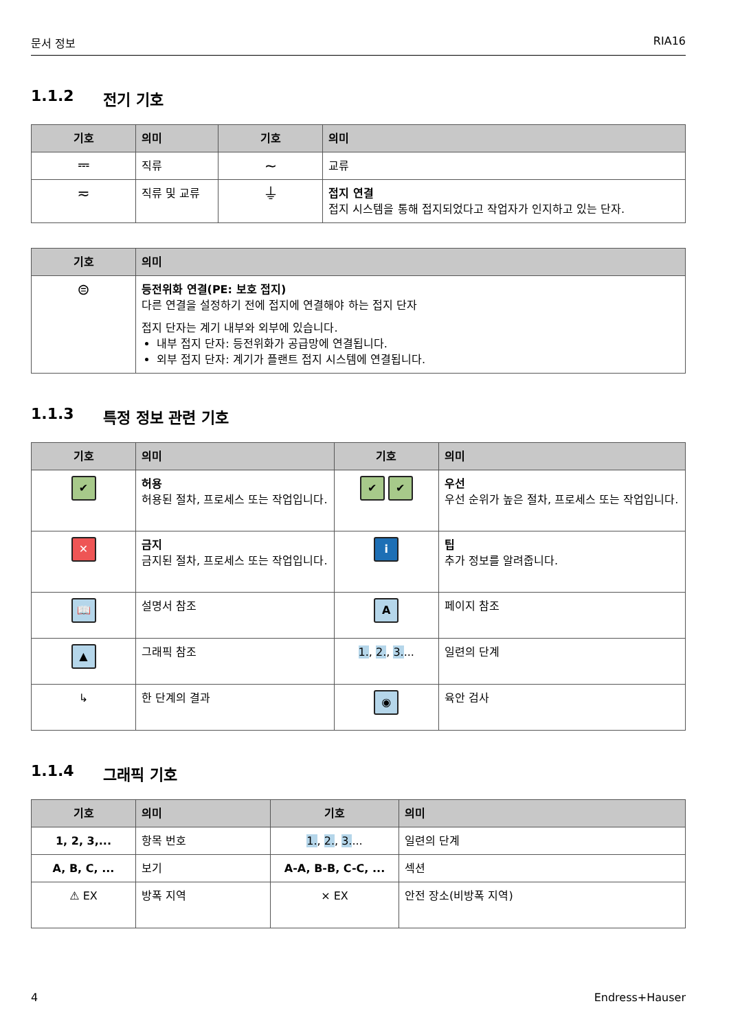문서 정보 RIA16
1.1.2 전기 기호
| 기호 | 의미 | 기호 | 의미 |
| --- | --- | --- | --- |
| ⎓ | 직류 | ∼ | 교류 |
| ≂ | 직류 및 교류 | ⏚ | 접지 연결 접지 시스템을 통해 접지되었다고 작업자가 인지하고 있는 단자. |
| 기호 | 의미 |
| --- | --- |
| ⊜ | 등전위화 연결(PE: 보호 접지) 다른 연결을 설정하기 전에 접지에 연결해야 하는 접지 단자 접지 단자는 계기 내부와 외부에 있습니다. 내부 접지 단자: 등전위화가 공급망에 연결됩니다. 외부 접지 단자: 계기가 플랜트 접지 시스템에 연결됩니다. |
1.1.3 특정 정보 관련 기호
| 기호 | 의미 | 기호 | 의미 |
| --- | --- | --- | --- |
| ✔ | 허용 허용된 절차, 프로세스 또는 작업입니다. | ✔ ✔ | 우선 우선 순위가 높은 절차, 프로세스 또는 작업입니다. |
| ✕ | 금지 금지된 절차, 프로세스 또는 작업입니다. | i | 팁 추가 정보를 알려줍니다. |
| 📖 | 설명서 참조 | A | 페이지 참조 |
| ▲ | 그래픽 참조 | 1. , 2. , 3. ... | 일련의 단계 |
| ↳ | 한 단계의 결과 | ◉ | 육안 검사 |
1.1.4 그래픽 기호
| 기호 | 의미 | 기호 | 의미 |
| --- | --- | --- | --- |
| 1, 2, 3,... | 항목 번호 | 1. , 2. , 3. ... | 일련의 단계 |
| A, B, C, ... | 보기 | A-A, B-B, C-C, ... | 섹션 |
| ⚠ EX | 방폭 지역 | ⨯ EX | 안전 장소(비방폭 지역) |
4 Endress+Hauser